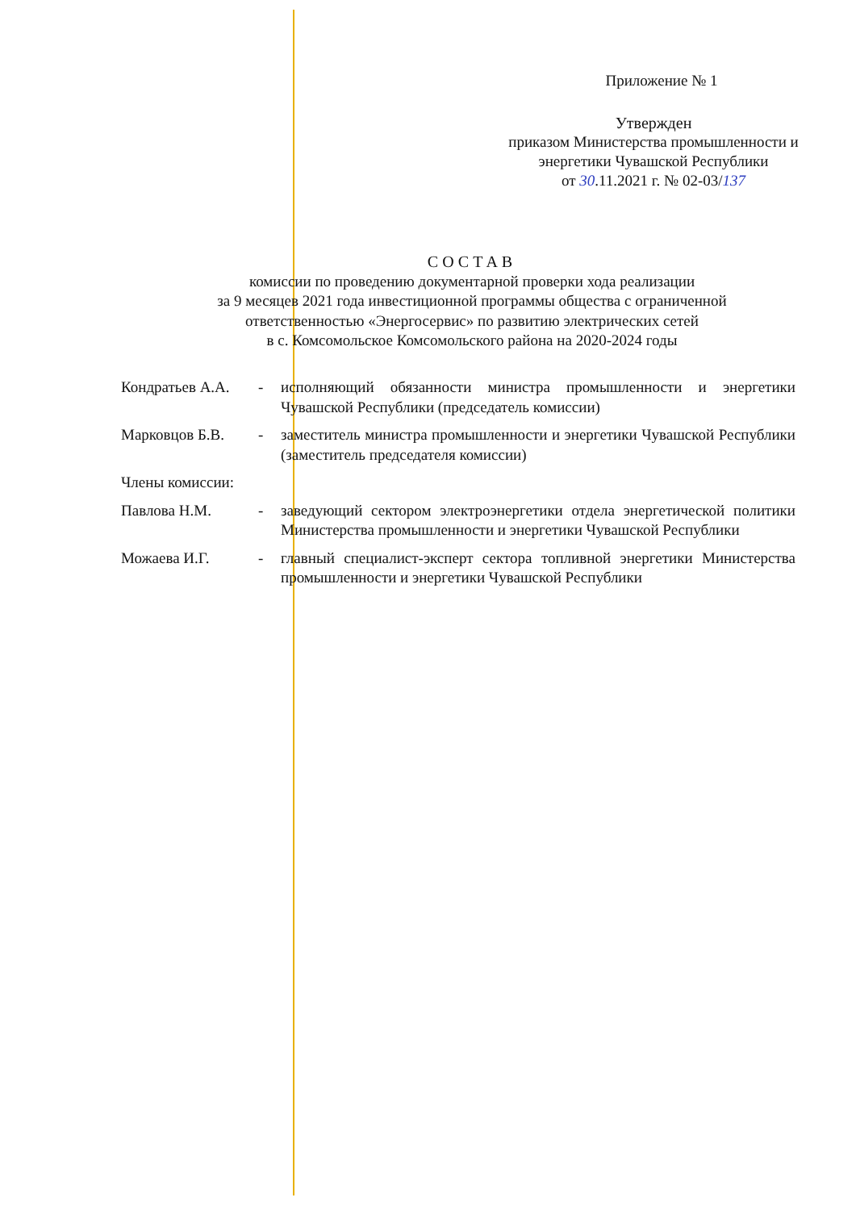Приложение № 1
Утвержден
приказом Министерства промышленности и
энергетики Чувашской Республики
от 30.11.2021 г. № 02-03/137
СОСТАВ
комиссии по проведению документарной проверки хода реализации
за 9 месяцев 2021 года инвестиционной программы общества с ограниченной
ответственностью «Энергосервис» по развитию электрических сетей
в с. Комсомольское Комсомольского района на 2020-2024 годы
Кондратьев А.А.
- исполняющий обязанности министра промышленности и энергетики Чувашской Республики (председатель комиссии)
Марковцов Б.В. - заместитель министра промышленности и энергетики Чувашской Республики (заместитель председателя комиссии)
Члены комиссии:
Павлова Н.М. - заведующий сектором электроэнергетики отдела энергетической политики Министерства промышленности и энергетики Чувашской Республики
Можаева И.Г. - главный специалист-эксперт сектора топливной энергетики Министерства промышленности и энергетики Чувашской Республики